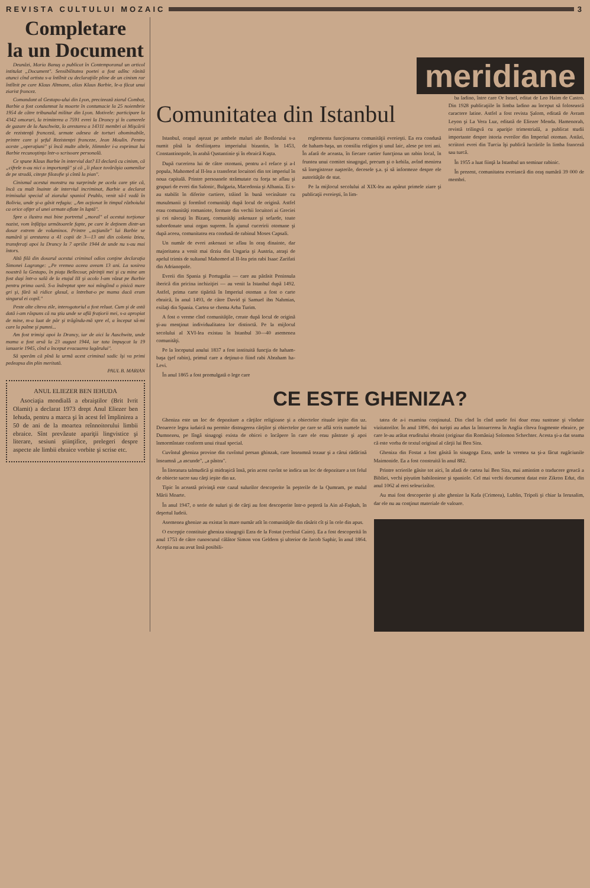REVISTA CULTULUI MOZAIC
3
Completare
la un Document
Deunăzi, Maria Banuş a publicat în Contemporanul un articol intitulat „Document". Sensibilitatea poetei a fost adînc rănită atunci cînd artista s-a întîlnit cu declaraţiile pline de un cinism rar întîlnit pe care Klaus Altmann, alias Klaus Barbie, le-a făcut unui ziarist francez.
Comandant al Gestapo-ului din Lyon, precizează ziarul Combat, Barbie a fost condamnat la moarte în contumacie la 25 noiembrie 1954 de către tribunalul militar din Lyon. Motivele: participare la 4342 omoruri, la trimiterea a 7591 evrei la Drancy şi în camerele de gazare de la Auschwitz, la arestarea a 14311 membri ai Mişcării de rezistenţă franceză, urmate adesea de torturi abominabile, printre care şi şeful Rezistenţei franceze, Jean Moulin. Pentru aceste „operaţiuni" şi încă multe altele, Himmler i-a exprimat lui Barbie recunoştinţa într-o scrisoare personală.
Ce spune Klaus Barbie în interviul dat? El declară cu cinism, că „cifrele n-au nici o importanţă" şi că „îi place tovărăşia oamenilor de pe stradă, citeşte filozofie şi cîntă la pian".
Cinismul acestui monstru nu surprinde pe acela care ştie că, încă cu mult înainte de interviul incriminat, Barbie a declarat trimisului special al ziarului spaniol Peublo, venit să-l vadă în Bolivia, unde şi-a găsit refugiu: „Am acţionat în timpul războiului ca orice ofiţer al unei armate aflate în luptă".
Spre a ilustra mai bine portretul „moral" al acestui torţionar nazist, vom înfăţişa următoarele fapte, pe care le deţinem dintr-un dosar extrem de voluminos. Printre „acţiunile" lui Barbie se numără şi arestarea a 41 copii de 3—13 ani din colonia Izieu, transferaţi apoi la Drancy la 7 aprilie 1944 de unde nu s-au mai întors.
Altă filă din dosarul acestui criminal odios conţine declaraţia Simonei Lagrange: „Pe vremea aceea aveam 13 ani. La sosirea noastră la Gestapo, în piaţa Bellecour, părinţii mei şi cu mine am fost duşi într-o sală de la etajul III şi acolo l-am văzut pe Barbie pentru prima oară. S-a îndreptat spre noi mîngîind o pisică mare gri şi, fără să ridice glasul, a întrebat-o pe mama dacă eram singurul ei copil."
Peste alte cîteva zile, interogatoriul a fost reluat. Cum şi de astă dată i-am răspuns că nu ştiu unde se află fraţiorii mei, s-a apropiat de mine, m-a luat de păr şi trăgîndu-mă spre el, a început să-mi care la palme şi pumni...
Am fost trimişi apoi la Drancy, iar de aici la Auschwitz, unde mama a fost arsă la 23 august 1944, iar tata împuşcat la 19 ianuarie 1945, cînd a început evacuarea lagărului".
Să sperăm că pînă la urmă acest criminal sadic îşi va primi pedeapsa din plin meritată.
PAUL B. MARIAN
ANUL ELIEZER BEN IEHUDA
Asociaţia mondială a ebraiştilor (Brit Ivrit Olamit) a declarat 1973 drept Anul Eliezer ben Iehuda, pentru a marca şi în acest fel împlinirea a 50 de ani de la moartea reînnoitorului limbii ebraice. Sînt prevăzute apariţii lingvistice şi literare, sesiuni ştiinţifice, prelegeri despre aspecte ale limbii ebraice vorbite şi scrise etc.
meridiane
Comunitatea din Istanbul
Istanbul, oraşul aşezat pe ambele maluri ale Bosforului s-a numit pînă la desfiinţarea imperiului bizantin, în 1453, Constantinopole, în arabă Qustantinie şi în ebraică Kuşta.
După cucerirea lui de către otomani, pentru a-l reface şi a-l popula, Mahomed al II-lea a transferat locuitori din tot imperiul în noua capitală. Printre persoanele strămutate cu forţa se aflau şi grupuri de evrei din Salonic, Bulgaria, Macedonia şi Albania. Ei s-au stabilit în diferite cartiere, trăind în bună vecinătate cu musulmanii şi formînd comunităţi după locul de origină. Astfel erau comunităţi romaniote, formate din vechii locuitori ai Greciei şi cei născuţi în Bizanţ, comunităţi askenaze şi sefarde, toate subordonate unui organ suprem. În ajunul cuceririi otomane şi după aceea, comunitatea era condusă de rabinul Moses Capsali.
Un număr de evrei askenazi se aflau în oraş dinainte, dar majoritatea a venit mai tîrziu din Ungaria şi Austria, atraşi de apelul trimis de sultanul Mahomed al II-lea prin rabi Isaac Zarifati din Adrianopole.
Evreii din Spania şi Portugalia — care au părăsit Peninsula iberică din pricina inchiziţiei — au venit la Istanbul după 1492. Astfel, prima carte tipărită în Imperiul otoman a fost o carte ebraică, în anul 1493, de către David şi Samuel ibn Nahmias, exilaţi din Spania. Cartea se chema Arba Turim.
A fost o vreme cînd comunităţile, create după locul de origină şi-au menţinut individualitatea lor distinctă. Pe la mijlocul secolului al XVI-lea existau în Istanbul 30—40 asemenea comunităţi.
Pe la începutul anului 1837 a fost instituită funcţia de haham-başa (şef rabin), primul care a deţinut-o fiind rabi Abraham ha-Levi.
În anul 1865 a fost promulgată o lege care
reglementa funcţionarea comunităţii evreieşti. Ea era condusă de haham-başa, un consiliu religios şi unul laic, alese pe trei ani. În afară de aceasta, în fiecare cartier funcţiona un rabin local, în fruntea unui comitet sinagogal, precum şi o kehila, avînd menirea să înregistreze naşterile, decesele ş.a. şi să informeze despre ele autorităţile de stat.
Pe la mijlocul secolului al XIX-lea au apărut primele ziare şi publicaţii evreieşti, în lim-
ba ladino, între care Or Israel, editat de Leo Haim de Castro. Din 1928 publicaţiile în limba ladino au început să folosească caractere latine. Astfel a fost revista Şalom, editată de Avram Leyon şi La Vera Luz, editată de Eliezer Menda. Hamenorah, revistă trilingvă cu apariţie trimestrială, a publicat studii importante despre istoria evreilor din Imperiul otoman. Astăzi, scriitori evrei din Turcia îşi publică lucrările în limba franceză sau turcă.
În 1955 a luat fiinţă la Istanbul un seminar rabinic.
În prezent, comunitatea evreiască din oraş numără 39 000 de membri.
CE ESTE GHENIZA?
Gheniza este un loc de depozitare a cărţilor religioase şi a obiectelor rituale ieşite din uz. Deoarece legea iudaică nu permite distrugerea cărţilor şi obiectelor pe care se află scris numele lui Dumnezeu, pe lîngă sinagogi exista de obicei o încăpere în care ele erau păstrate şi apoi înmormîntate conform unui ritual special.
Cuvîntul gheniza provine din cuvîntul persan ghinzak, care înseamnă tezaur şi a cărui rădăcină înseamnă „a ascunde", „a păstra".
În literatura talmudică şi midraşică însă, prin acest cuvînt se indica un loc de depozitare a tot felul de obiecte sacre sau cărţi ieşite din uz.
Tipic în această privinţă este cazul sulurilor descoperite în peşterile de la Qumram, pe malul Mării Moarte.
În anul 1947, o serie de suluri şi de cărţi au fost descoperite într-o peşteră la Ain al-Faşkah, în deşertul Iudeii.
Asemenea ghenize au existat în mare număr atît în comunităţile din răsărit cît şi în cele din apus.
O excepţie constituie gheniza sinagogii Ezra de la Fostat (vechiul Cairo). Ea a fost descoperită în anul 1753 de către cunoscutul călător Simon von Geldern şi ulterior de Jacob Saphir, în anul 1864. Aceştia nu au avut însă posibili-
tatea de a-i examina conţinutul. Din cînd în cînd unele foi doar erau sustrase şi vîndute vizitatorilor. În anul 1896, doi turişti au adus la întoarcerea în Anglia cîteva fragmente ebraice, pe care le-au arătat eruditului ebraist (originar din România) Solomon Schechter. Acesta şi-a dat seama că este vorba de textul original al cărţii lui Ben Sira.
Gheniza din Fostat a fost găsită în sinagoga Ezra, unde la vremea sa şi-a făcut rugăciunile Maimonide. Ea a fost construită în anul 882.
Printre scrierile găsite tot aici, în afară de cartea lui Ben Sira, mai amintim o traducere greacă a Bibliei, vechi piyutim babiloniene şi spaniole. Cel mai vechi document datat este Zikron Edut, din anul 1062 al erei seleucizilor.
Au mai fost descoperite şi alte ghenize la Kafa (Crimeea), Lublin, Tripoli şi chiar la Ierusalim, dar ele nu au conţinut materiale de valoare.